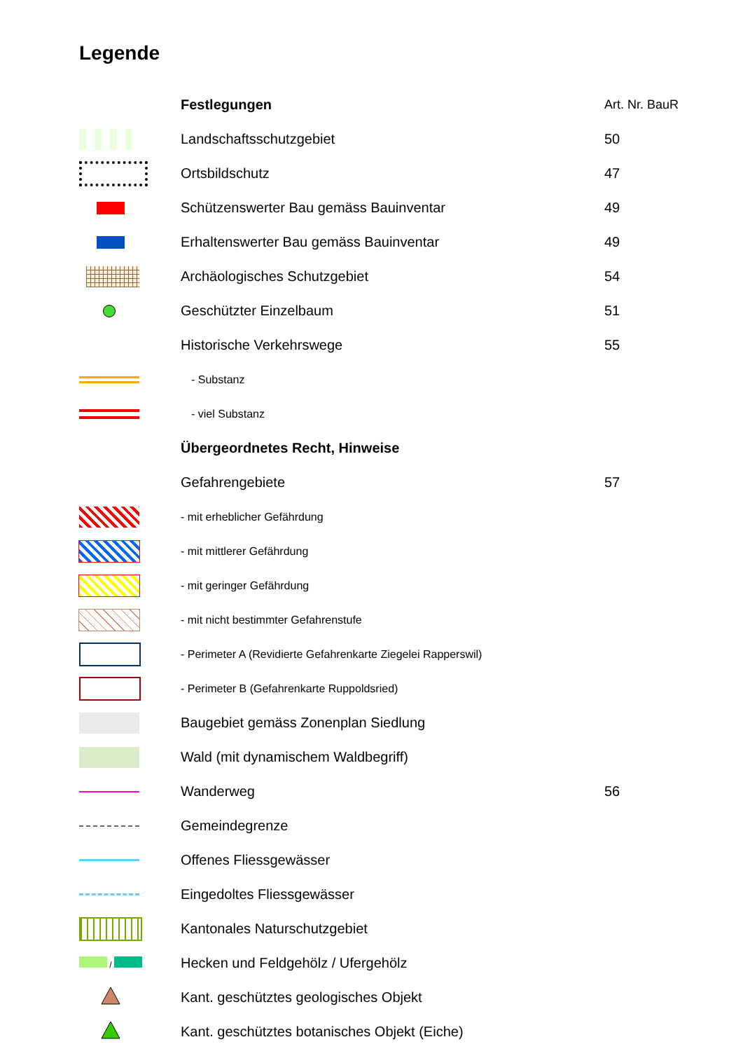Legende
| | Festlegungen | Art. Nr. BauR |
| --- | --- | --- |
| | Landschaftsschutzgebiet | 50 |
| | Ortsbildschutz | 47 |
| | Schützenswerter Bau gemäss Bauinventar | 49 |
| | Erhaltenswerter Bau gemäss Bauinventar | 49 |
| | Archäologisches Schutzgebiet | 54 |
| | Geschützter Einzelbaum | 51 |
| | Historische Verkehrswege | 55 |
| | - Substanz | |
| | - viel Substanz | |
| | Übergeordnetes Recht, Hinweise | |
| | Gefahrengebiete | 57 |
| | - mit erheblicher Gefährdung | |
| | - mit mittlerer Gefährdung | |
| | - mit geringer Gefährdung | |
| | - mit nicht bestimmter Gefahrenstufe | |
| | - Perimeter A (Revidierte Gefahrenkarte Ziegelei Rapperswil) | |
| | - Perimeter B (Gefahrenkarte Ruppoldsried) | |
| | Baugebiet gemäss Zonenplan Siedlung | |
| | Wald (mit dynamischem Waldbegriff) | |
| | Wanderweg | 56 |
| | Gemeindegrenze | |
| | Offenes Fliessgewässer | |
| | Eingedoltes Fliessgewässer | |
| | Kantonales Naturschutzgebiet | |
| / | Hecken und Feldgehölz / Ufergehölz | |
| | Kant. geschütztes geologisches Objekt | |
| | Kant. geschütztes botanisches Objekt (Eiche) | |